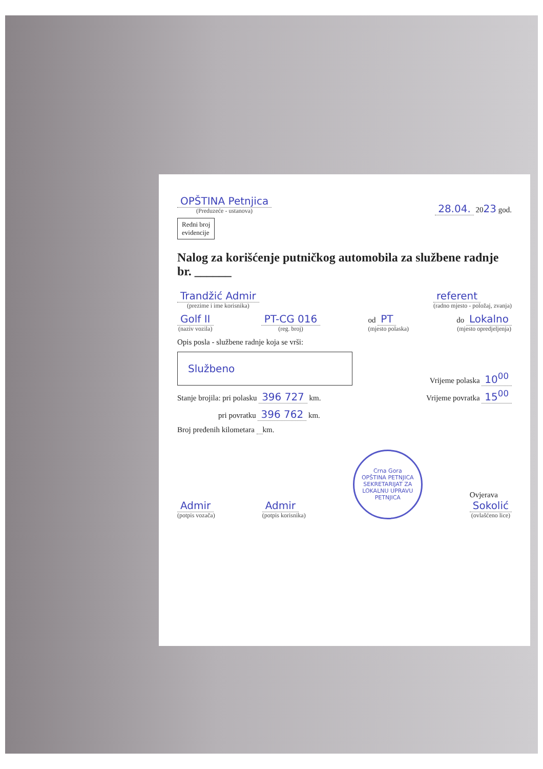OPŠTINA Petnjica
(Preduzeće - ustanova)
28.04. 2023 god.
Redni broj
evidencije
Nalog za korišćenje putničkog automobila za službene radnje br. ______
Trandžić Admir
(prezime i ime korisnika)
referent
(radno mjesto - položaj, zvanja)
Golf II
(naziv vozila)
PT-CG 016
(reg. broj)
od PT
(mjesto polaska)
do Lokalno
(mjesto opredjeljenja)
Opis posla - službene radnje koja se vrši:
Službeno
Vrijeme polaska 10<sup>00</sup>
Stanje brojila: pri polasku 396 727 km.
Vrijeme povratka 15<sup>00</sup>
pri povratku 396 762 km.
Broj pređenih kilometara km.
Admir
(potpis vozača)
Admir
(potpis korisnika)
Crna Gora
OPŠTINA PETNJICA
SEKRETARIJAT ZA LOKALNU UPRAVU
PETNJICA
Ovjerava
Sokolić
(ovlašćeno lice)